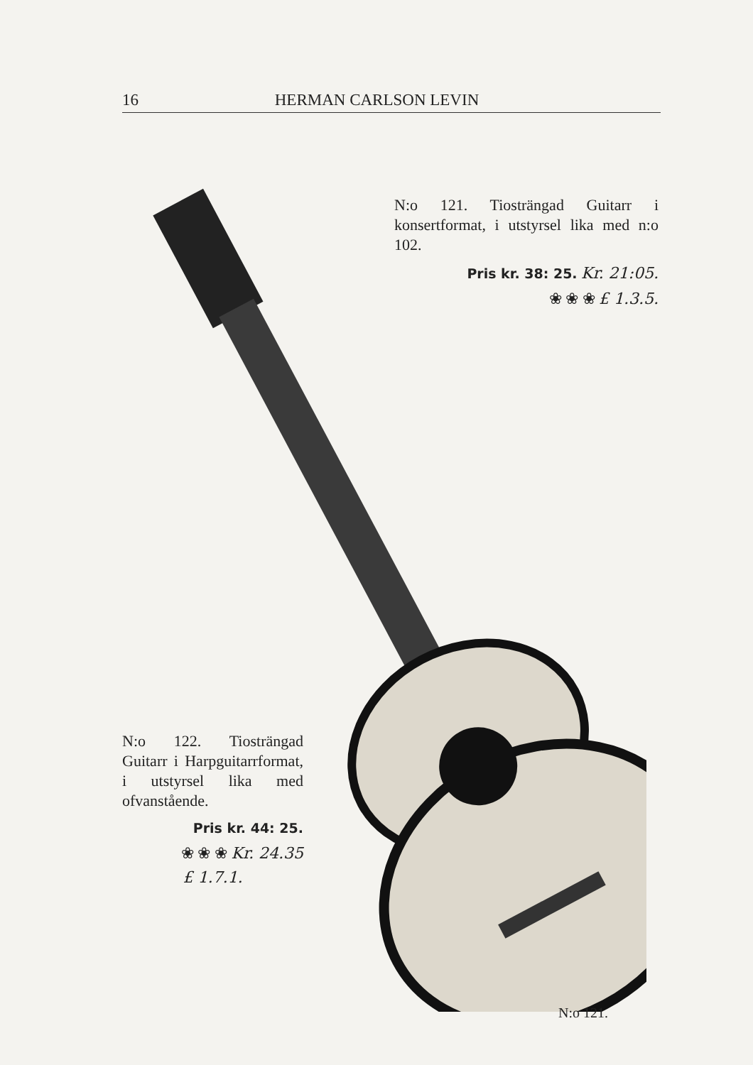16 HERMAN CARLSON LEVIN
N:o 121. Tiosträngad Guitarr i konsertformat, i utstyrsel lika med n:o 102.
Pris kr. 38: 25. Kr. 21:05.
❀ ❀ ❀ £ 1.3.5.
N:o 122. Tiosträngad Guitarr i Harpguitarrformat, i utstyrsel lika med ofvanstående.
Pris kr. 44: 25.
❀ ❀ ❀ Kr. 24.35
£ 1.7.1.
N:o 121.